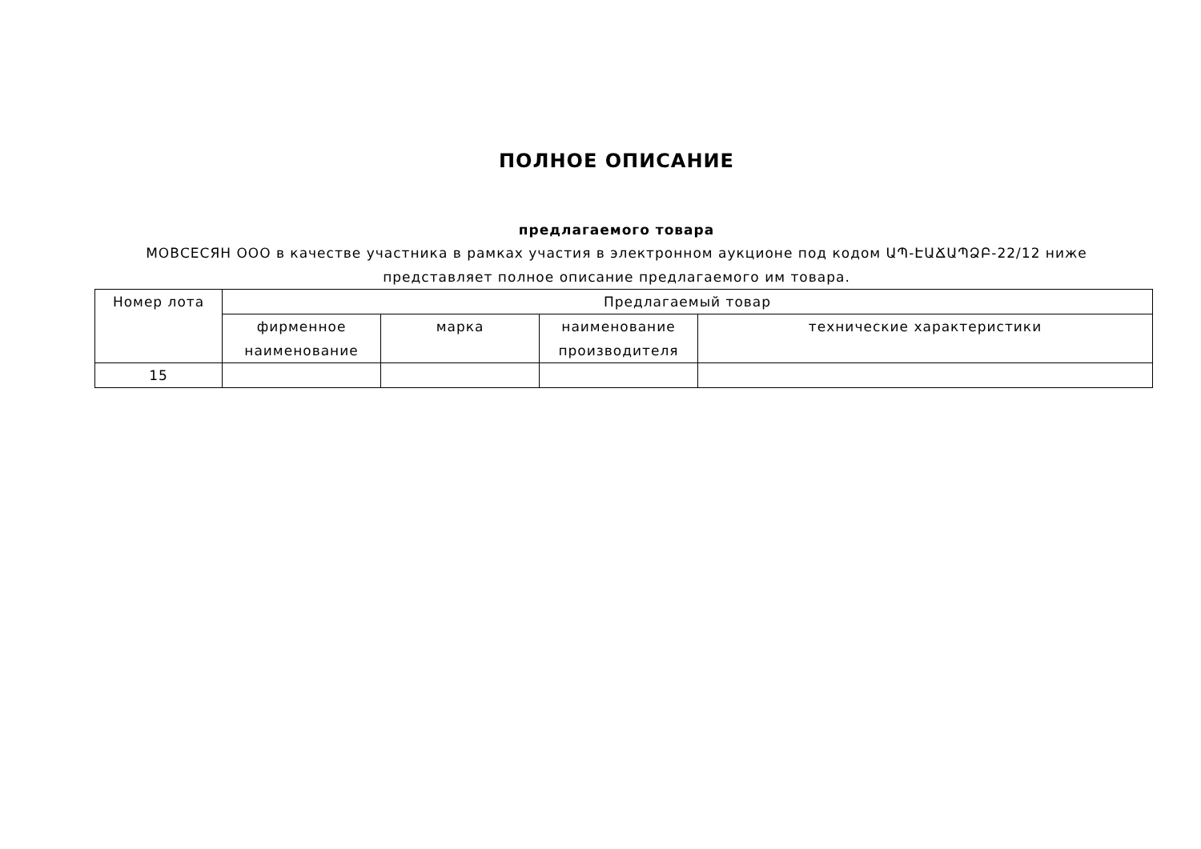ПОЛНОЕ ОПИСАНИЕ
предлагаемого товара
МОВСЕСЯН ООО в качестве участника в рамках участия в электронном аукционе под кодом ԱՊ-ԷԱՃԱՊՁԲ-22/12 ниже представляет полное описание предлагаемого им товара.
| Номер лота | Предлагаемый товар | | | |
| --- | --- | --- | --- | --- |
| | фирменное наименование | марка | наименование производителя | технические характеристики |
| 15 | | | | |